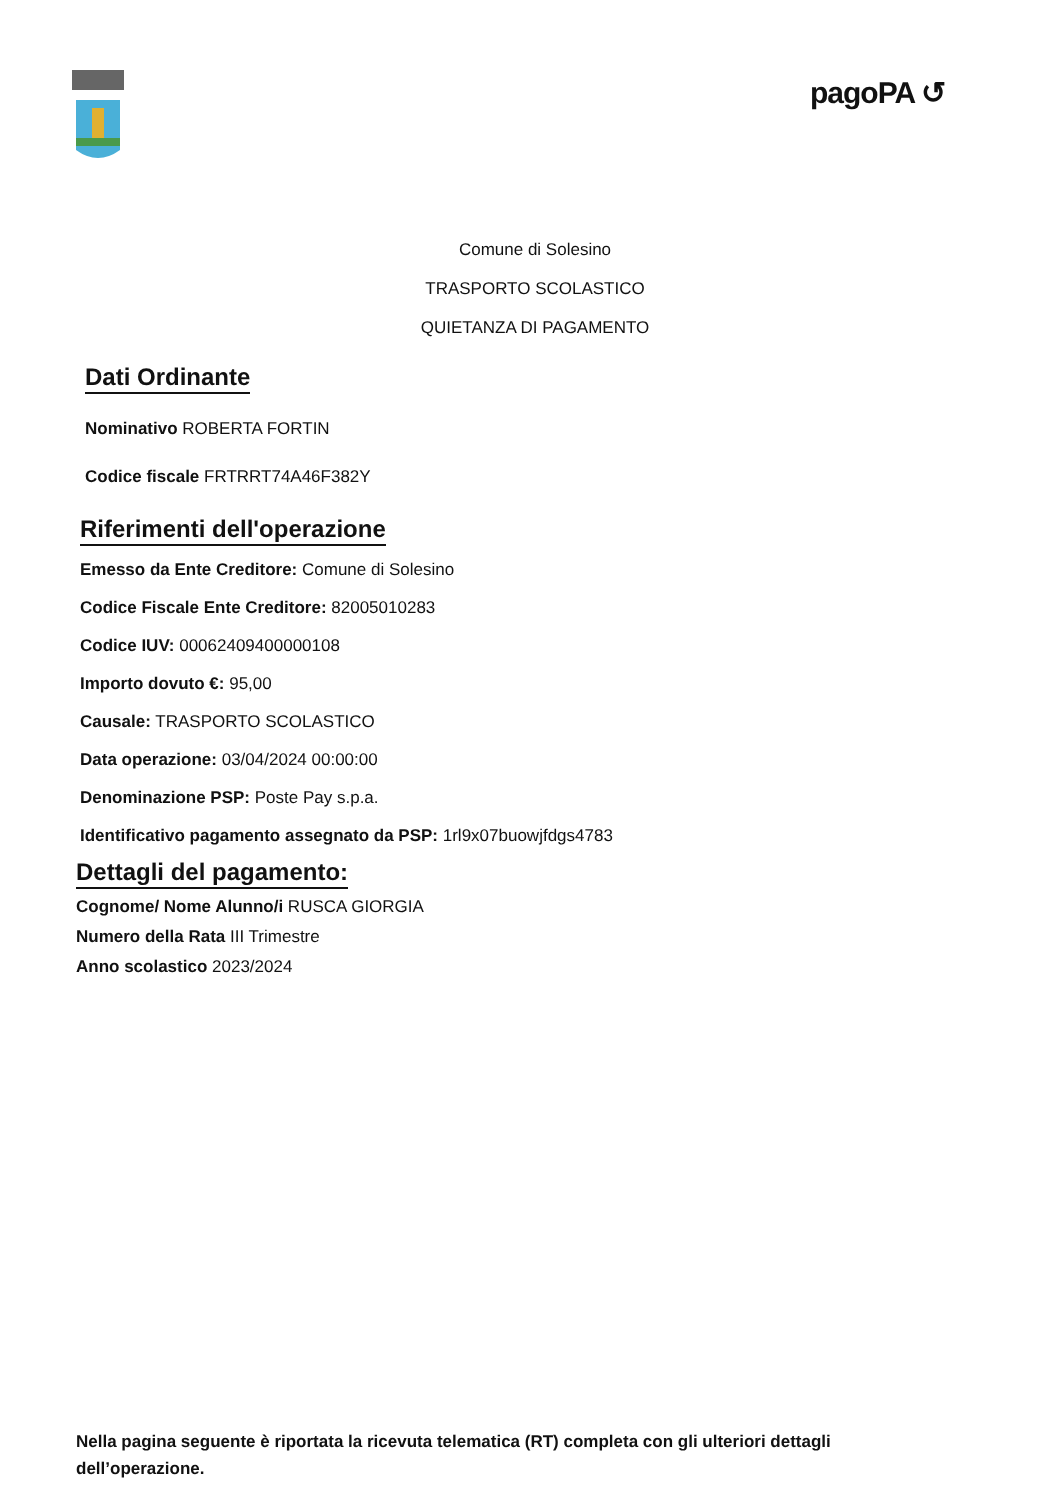pagoPA ↺
Comune di Solesino
TRASPORTO SCOLASTICO
QUIETANZA DI PAGAMENTO
Dati Ordinante
Nominativo ROBERTA FORTIN
Codice fiscale FRTRRT74A46F382Y
Riferimenti dell'operazione
Emesso da Ente Creditore: Comune di Solesino
Codice Fiscale Ente Creditore: 82005010283
Codice IUV: 00062409400000108
Importo dovuto €: 95,00
Causale: TRASPORTO SCOLASTICO
Data operazione: 03/04/2024 00:00:00
Denominazione PSP: Poste Pay s.p.a.
Identificativo pagamento assegnato da PSP: 1rl9x07buowjfdgs4783
Dettagli del pagamento:
Cognome/ Nome Alunno/i RUSCA GIORGIA
Numero della Rata III Trimestre
Anno scolastico 2023/2024
Nella pagina seguente è riportata la ricevuta telematica (RT) completa con gli ulteriori dettagli dell’operazione.